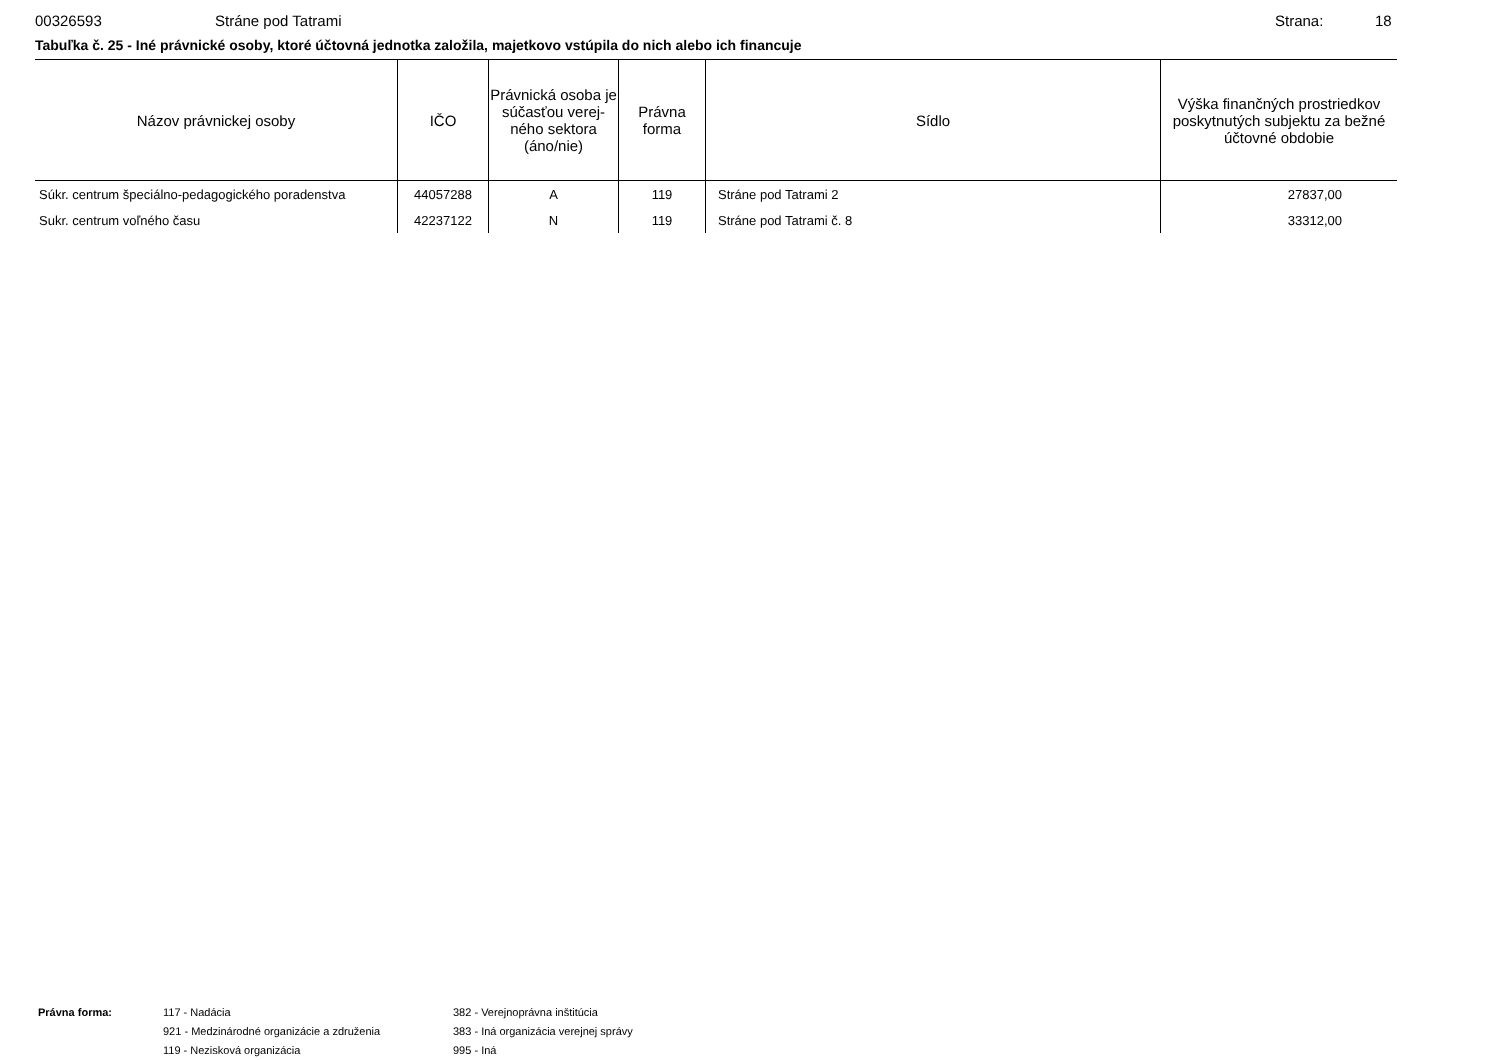00326593 Stráne pod Tatrami Strana: 18
Tabuľka č. 25 - Iné právnické osoby, ktoré účtovná jednotka založila, majetkovo vstúpila do nich alebo ich financuje
| Názov právnickej osoby | IČO | Právnická osoba je súčasťou verej-ného sektora (áno/nie) | Právna forma | Sídlo | Výška finančných prostriedkov poskytnutých subjektu za bežné účtovné obdobie |
| --- | --- | --- | --- | --- | --- |
| Súkr. centrum špeciálno-pedagogického poradenstva | 44057288 | A | 119 | Stráne pod Tatrami 2 | 27837,00 |
| Sukr. centrum voľného času | 42237122 | N | 119 | Stráne pod Tatrami č. 8 | 33312,00 |
Právna forma: 117 - Nadácia
921 - Medzinárodné organizácie a združenia
119 - Nezisková organizácia
382 - Verejnoprávna inštitúcia
383 - Iná organizácia verejnej správy
995 - Iná